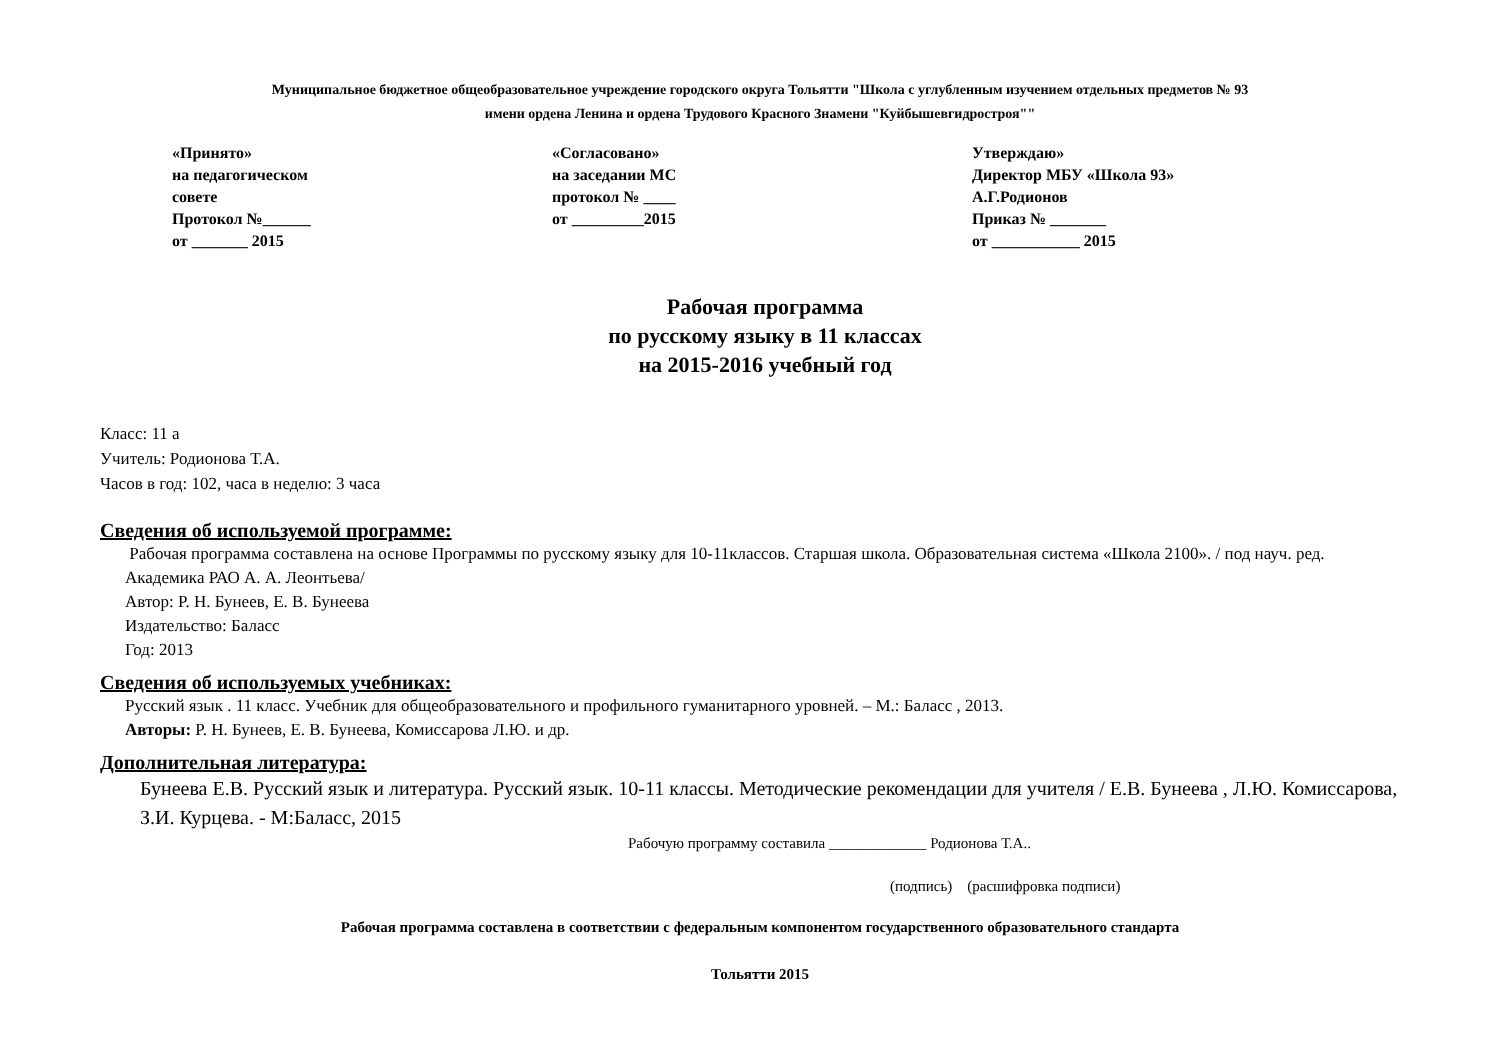Муниципальное бюджетное общеобразовательное учреждение городского округа Тольятти "Школа с углубленным изучением отдельных предметов № 93
имени ордена Ленина и ордена Трудового Красного Знамени "Куйбышевгидростроя""
«Принято»
на педагогическом
совете
Протокол №______
от _______ 2015
«Согласовано»
на заседании МС
протокол № ____
от _________2015
Утверждаю»
Директор МБУ «Школа 93»
А.Г.Родионов
Приказ № _______
от ___________ 2015
Рабочая программа
по русскому языку в 11 классах
на 2015-2016 учебный год
Класс: 11 а
Учитель: Родионова Т.А.
Часов в год: 102, часа в неделю: 3 часа
Сведения об используемой программе:
Рабочая программа составлена на основе Программы по русскому языку для 10-11классов. Старшая школа. Образовательная система «Школа 2100». / под науч. ред. Академика РАО А. А. Леонтьева/
Автор: Р. Н. Бунеев, Е. В. Бунеева
Издательство: Баласс
Год: 2013
Сведения об используемых учебниках:
Русский язык . 11 класс. Учебник для общеобразовательного и профильного гуманитарного уровней. – М.: Баласс , 2013.
Авторы: Р. Н. Бунеев, Е. В. Бунеева, Комиссарова Л.Ю. и др.
Дополнительная литература:
Бунеева Е.В. Русский язык и литература. Русский язык. 10-11 классы. Методические рекомендации для учителя / Е.В. Бунеева , Л.Ю. Комиссарова, З.И. Курцева. - М:Баласс, 2015
Рабочую программу составила _____________ Родионова Т.А..
(подпись) (расшифровка подписи)
Рабочая программа составлена в соответствии с федеральным компонентом государственного образовательного стандарта
Тольятти 2015